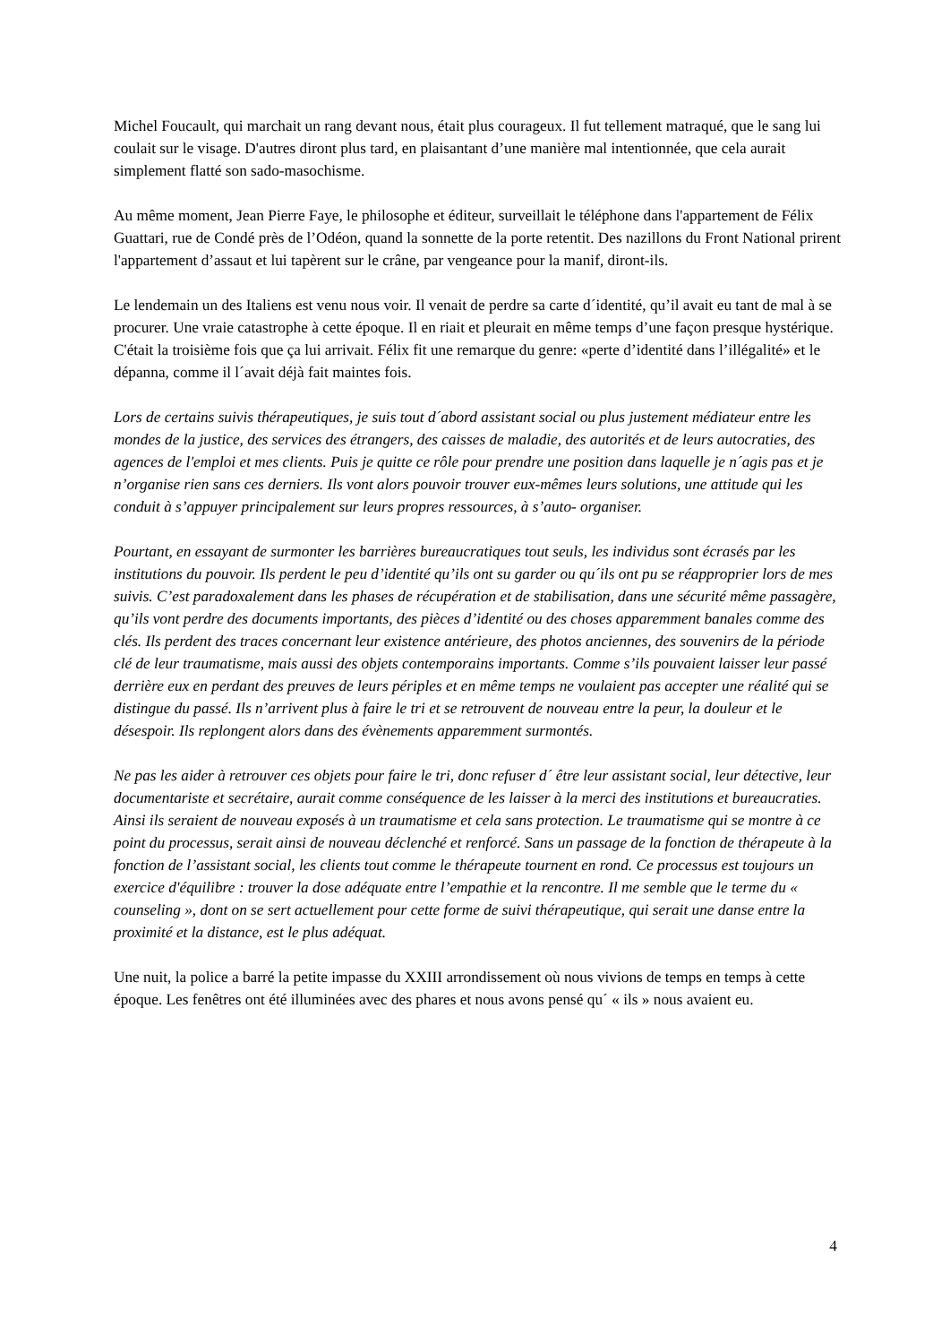Michel Foucault, qui marchait un rang devant nous, était plus courageux. Il fut tellement matraqué, que le sang lui coulait sur le visage. D'autres diront plus tard, en plaisantant d’une manière mal intentionnée, que cela aurait simplement flatté son sado-masochisme.
Au même moment, Jean Pierre Faye, le philosophe et éditeur, surveillait le téléphone dans l'appartement de Félix Guattari, rue de Condé près de l’Odéon, quand la sonnette de la porte retentit. Des nazillons du Front National prirent l'appartement d’assaut et lui tapèrent sur le crâne, par vengeance pour la manif, diront-ils.
Le lendemain un des Italiens est venu nous voir. Il venait de perdre sa carte d´identité, qu’il avait eu tant de mal à se procurer. Une vraie catastrophe à cette époque. Il en riait et pleurait en même temps d’une façon presque hystérique. C'était la troisième fois que ça lui arrivait. Félix fit une remarque du genre: «perte d’identité dans l’illégalité» et le dépanna, comme il l´avait déjà fait maintes fois.
Lors de certains suivis thérapeutiques, je suis tout d´abord assistant social ou plus justement médiateur entre les mondes de la justice, des services des étrangers, des caisses de maladie, des autorités et de leurs autocraties, des agences de l'emploi et mes clients. Puis je quitte ce rôle pour prendre une position dans laquelle je n´agis pas et je n’organise rien sans ces derniers. Ils vont alors pouvoir trouver eux-mêmes leurs solutions, une attitude qui les conduit à s’appuyer principalement sur leurs propres ressources, à s’auto- organiser.
Pourtant, en essayant de surmonter les barrières bureaucratiques tout seuls, les individus sont écrasés par les institutions du pouvoir. Ils perdent le peu d’identité qu’ils ont su garder ou qu´ils ont pu se réapproprier lors de mes suivis. C’est paradoxalement dans les phases de récupération et de stabilisation, dans une sécurité même passagère, qu’ils vont perdre des documents importants, des pièces d’identité ou des choses apparemment banales comme des clés. Ils perdent des traces concernant leur existence antérieure, des photos anciennes, des souvenirs de la période clé de leur traumatisme, mais aussi des objets contemporains importants. Comme s’ils pouvaient laisser leur passé derrière eux en perdant des preuves de leurs périples et en même temps ne voulaient pas accepter une réalité qui se distingue du passé. Ils n’arrivent plus à faire le tri et se retrouvent de nouveau entre la peur, la douleur et le désespoir. Ils replongent alors dans des évènements apparemment surmontés.
Ne pas les aider à retrouver ces objets pour faire le tri, donc refuser d´ être leur assistant social, leur détective, leur documentariste et secrétaire, aurait comme conséquence de les laisser à la merci des institutions et bureaucraties. Ainsi ils seraient de nouveau exposés à un traumatisme et cela sans protection. Le traumatisme qui se montre à ce point du processus, serait ainsi de nouveau déclenché et renforcé. Sans un passage de la fonction de thérapeute à la fonction de l’assistant social, les clients tout comme le thérapeute tournent en rond. Ce processus est toujours un exercice d'équilibre : trouver la dose adéquate entre l’empathie et la rencontre. Il me semble que le terme du « counseling », dont on se sert actuellement pour cette forme de suivi thérapeutique, qui serait une danse entre la proximité et la distance, est le plus adéquat.
Une nuit, la police a barré la petite impasse du XXIII arrondissement où nous vivions de temps en temps à cette époque. Les fenêtres ont été illuminées avec des phares et nous avons pensé qu´ « ils » nous avaient eu.
4